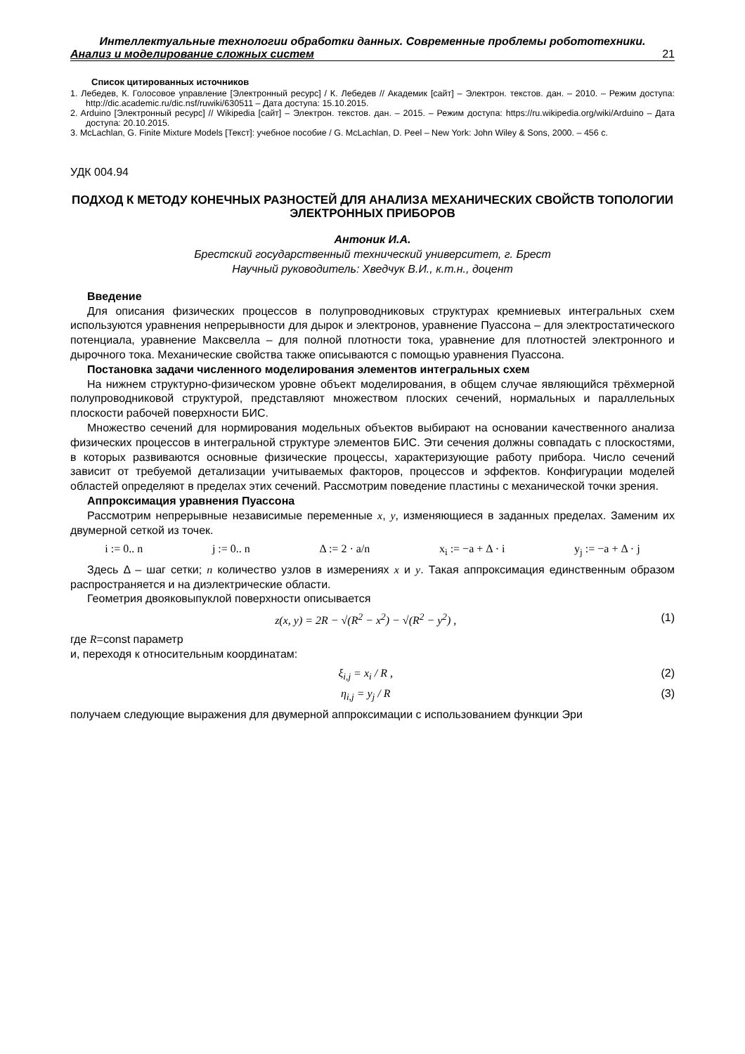Интеллектуальные технологии обработки данных. Современные проблемы робототехники.
Анализ и моделирование сложных систем 21
Список цитированных источников
1. Лебедев, К. Голосовое управление [Электронный ресурс] / К. Лебедев // Академик [сайт] – Электрон. текстов. дан. – 2010. – Режим доступа: http://dic.academic.ru/dic.nsf/ruwiki/630511 – Дата доступа: 15.10.2015.
2. Arduino [Электронный ресурс] // Wikipedia [сайт] – Электрон. текстов. дан. – 2015. – Режим доступа: https://ru.wikipedia.org/wiki/Arduino – Дата доступа: 20.10.2015.
3. McLachlan, G. Finite Mixture Models [Текст]: учебное пособие / G. McLachlan, D. Peel – New York: John Wiley & Sons, 2000. – 456 с.
УДК 004.94
ПОДХОД К МЕТОДУ КОНЕЧНЫХ РАЗНОСТЕЙ ДЛЯ АНАЛИЗА МЕХАНИЧЕСКИХ СВОЙСТВ ТОПОЛОГИИ ЭЛЕКТРОННЫХ ПРИБОРОВ
Антоник И.А.
Брестский государственный технический университет, г. Брест
Научный руководитель: Хведчук В.И., к.т.н., доцент
Введение
Для описания физических процессов в полупроводниковых структурах кремниевых интегральных схем используются уравнения непрерывности для дырок и электронов, уравнение Пуассона – для электростатического потенциала, уравнение Максвелла – для полной плотности тока, уравнение для плотностей электронного и дырочного тока. Механические свойства также описываются с помощью уравнения Пуассона.
Постановка задачи численного моделирования элементов интегральных схем
На нижнем структурно-физическом уровне объект моделирования, в общем случае являющийся трёхмерной полупроводниковой структурой, представляют множеством плоских сечений, нормальных и параллельных плоскости рабочей поверхности БИС.
Множество сечений для нормирования модельных объектов выбирают на основании качественного анализа физических процессов в интегральной структуре элементов БИС. Эти сечения должны совпадать с плоскостями, в которых развиваются основные физические процессы, характеризующие работу прибора. Число сечений зависит от требуемой детализации учитываемых факторов, процессов и эффектов. Конфигурации моделей областей определяют в пределах этих сечений. Рассмотрим поведение пластины с механической точки зрения.
Аппроксимация уравнения Пуассона
Рассмотрим непрерывные независимые переменные x, y, изменяющиеся в заданных пределах. Заменим их двумерной сеткой из точек.
i := 0.. n j := 0.. n Δ := 2 · a/n x<sub>i</sub> := −a + Δ · i y<sub>j</sub> := −a + Δ · j
Здесь Δ – шаг сетки; n количество узлов в измерениях x и y. Такая аппроксимация единственным образом распространяется и на диэлектрические области.
Геометрия двояковыпуклой поверхности описывается
z(x, y) = 2R − √(R<sup>2</sup> − x<sup>2</sup>) − √(R<sup>2</sup> − y<sup>2</sup>) , (1)
где R=const параметр
и, переходя к относительным координатам:
ξ<sub>i,j</sub> = x<sub>i</sub> / R , (2)
η<sub>i,j</sub> = y<sub>j</sub> / R (3)
получаем следующие выражения для двумерной аппроксимации с использованием функции Эри